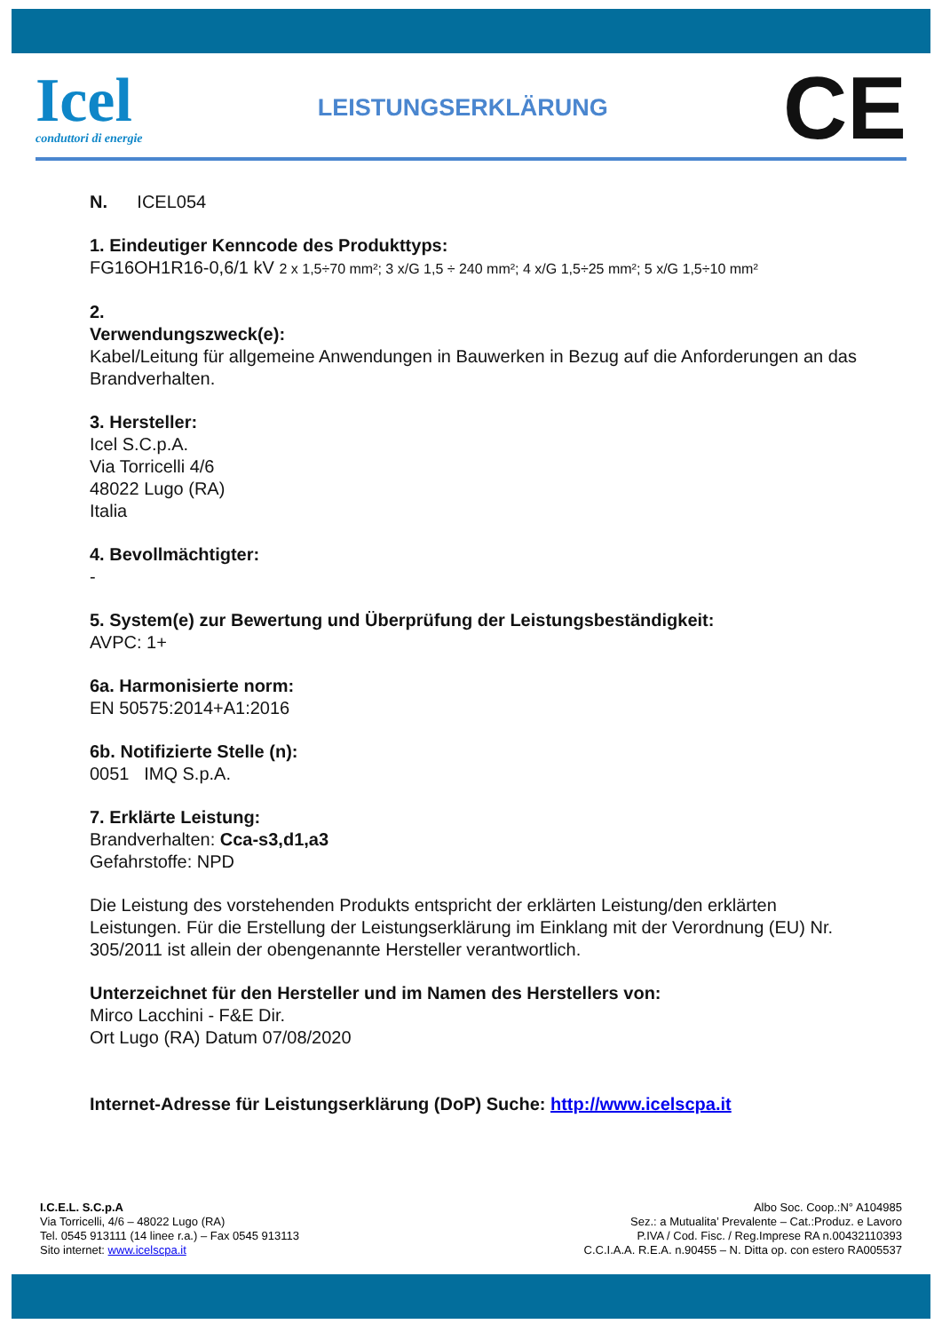Icel
conduttori di energie
LEISTUNGSERKLÄRUNG
CE
N. ICEL054
1. Eindeutiger Kenncode des Produkttyps:
FG16OH1R16-0,6/1 kV 2 x 1,5÷70 mm²; 3 x/G 1,5 ÷ 240 mm²; 4 x/G 1,5÷25 mm²; 5 x/G 1,5÷10 mm²
2.
Verwendungszweck(e):
Kabel/Leitung für allgemeine Anwendungen in Bauwerken in Bezug auf die Anforderungen an das Brandverhalten.
3. Hersteller:
Icel S.C.p.A.
Via Torricelli 4/6
48022 Lugo (RA)
Italia
4. Bevollmächtigter:
-
5. System(e) zur Bewertung und Überprüfung der Leistungsbeständigkeit:
AVPC: 1+
6a. Harmonisierte norm:
EN 50575:2014+A1:2016
6b. Notifizierte Stelle (n):
0051 IMQ S.p.A.
7. Erklärte Leistung:
Brandverhalten: Cca-s3,d1,a3
Gefahrstoffe: NPD
Die Leistung des vorstehenden Produkts entspricht der erklärten Leistung/den erklärten Leistungen. Für die Erstellung der Leistungserklärung im Einklang mit der Verordnung (EU) Nr. 305/2011 ist allein der obengenannte Hersteller verantwortlich.
Unterzeichnet für den Hersteller und im Namen des Herstellers von:
Mirco Lacchini - F&E Dir.
Ort Lugo (RA) Datum 07/08/2020
Internet-Adresse für Leistungserklärung (DoP) Suche: http://www.icelscpa.it
I.C.E.L. S.C.p.A
Via Torricelli, 4/6 – 48022 Lugo (RA)
Tel. 0545 913111 (14 linee r.a.) – Fax 0545 913113
Sito internet: www.icelscpa.it
Albo Soc. Coop.:N° A104985
Sez.: a Mutualita’ Prevalente – Cat.:Produz. e Lavoro
P.IVA / Cod. Fisc. / Reg.Imprese RA n.00432110393
C.C.I.A.A. R.E.A. n.90455 – N. Ditta op. con estero RA005537